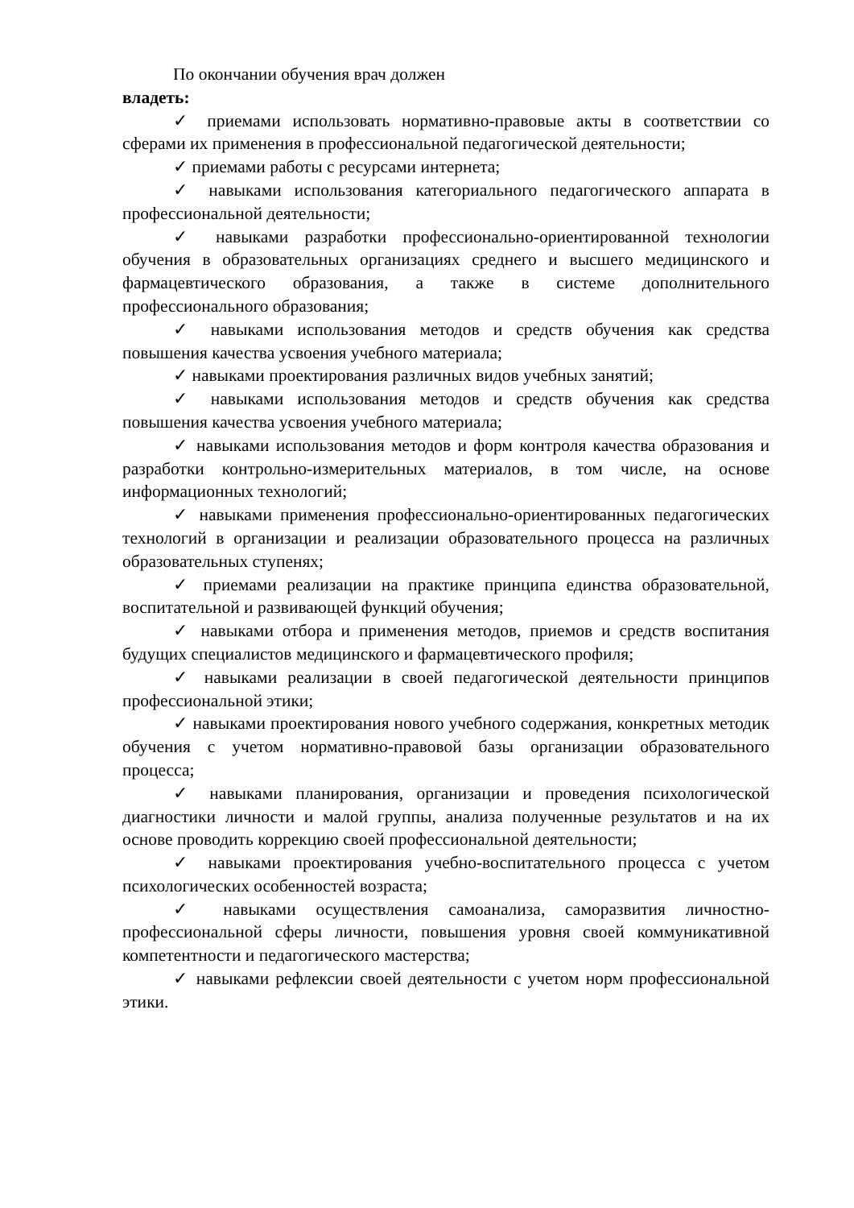По окончании обучения врач должен
владеть:
✓ приемами использовать нормативно-правовые акты в соответствии со сферами их применения в профессиональной педагогической деятельности;
✓ приемами работы с ресурсами интернета;
✓ навыками использования категориального педагогического аппарата в профессиональной деятельности;
✓ навыками разработки профессионально-ориентированной технологии обучения в образовательных организациях среднего и высшего медицинского и фармацевтического образования, а также в системе дополнительного профессионального образования;
✓ навыками использования методов и средств обучения как средства повышения качества усвоения учебного материала;
✓ навыками проектирования различных видов учебных занятий;
✓ навыками использования методов и средств обучения как средства повышения качества усвоения учебного материала;
✓ навыками использования методов и форм контроля качества образования и разработки контрольно-измерительных материалов, в том числе, на основе информационных технологий;
✓ навыками применения профессионально-ориентированных педагогических технологий в организации и реализации образовательного процесса на различных образовательных ступенях;
✓ приемами реализации на практике принципа единства образовательной, воспитательной и развивающей функций обучения;
✓ навыками отбора и применения методов, приемов и средств воспитания будущих специалистов медицинского и фармацевтического профиля;
✓ навыками реализации в своей педагогической деятельности принципов профессиональной этики;
✓ навыками проектирования нового учебного содержания, конкретных методик обучения с учетом нормативно-правовой базы организации образовательного процесса;
✓ навыками планирования, организации и проведения психологической диагностики личности и малой группы, анализа полученные результатов и на их основе проводить коррекцию своей профессиональной деятельности;
✓ навыками проектирования учебно-воспитательного процесса с учетом психологических особенностей возраста;
✓ навыками осуществления самоанализа, саморазвития личностно-профессиональной сферы личности, повышения уровня своей коммуникативной компетентности и педагогического мастерства;
✓ навыками рефлексии своей деятельности с учетом норм профессиональной этики.